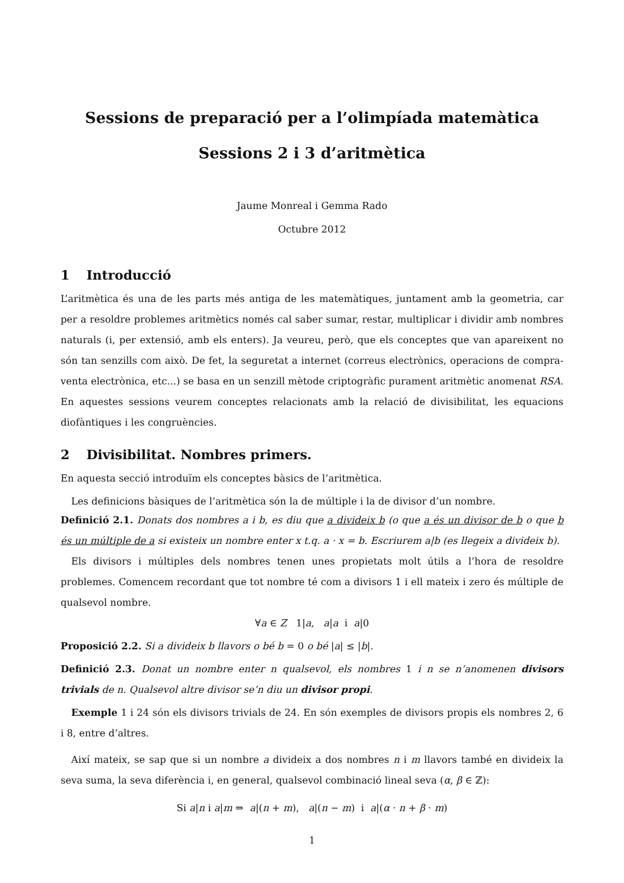Sessions de preparació per a l’olimpíada matemàtica
Sessions 2 i 3 d’aritmètica
Jaume Monreal i Gemma Rado
Octubre 2012
1 Introducció
L’aritmètica és una de les parts més antiga de les matemàtiques, juntament amb la geometria, car per a resoldre problemes aritmètics només cal saber sumar, restar, multiplicar i dividir amb nombres naturals (i, per extensió, amb els enters). Ja veureu, però, que els conceptes que van apareixent no són tan senzills com això. De fet, la seguretat a internet (correus electrònics, operacions de compra-venta electrònica, etc...) se basa en un senzill mètode criptogràfic purament aritmètic anomenat RSA. En aquestes sessions veurem conceptes relacionats amb la relació de divisibilitat, les equacions diofàntiques i les congruències.
2 Divisibilitat. Nombres primers.
En aquesta secció introduïm els conceptes bàsics de l’aritmètica.
Les definicions bàsiques de l’aritmètica són la de múltiple i la de divisor d’un nombre.
Definició 2.1. Donats dos nombres a i b, es diu que a divideix b (o que a és un divisor de b o que b és un múltiple de a si existeix un nombre enter x t.q. a · x = b. Escriurem a|b (es llegeix a divideix b).
Els divisors i múltiples dels nombres tenen unes propietats molt útils a l’hora de resoldre problemes. Comencem recordant que tot nombre té com a divisors 1 i ell mateix i zero és múltiple de qualsevol nombre.
∀a ∈ Z 1|a, a|a i a|0
Proposició 2.2. Si a divideix b llavors o bé b = 0 o bé |a| ≤ |b|.
Definició 2.3. Donat un nombre enter n qualsevol, els nombres 1 i n se n’anomenen divisors trivials de n. Qualsevol altre divisor se’n diu un divisor propi.
Exemple 1 i 24 són els divisors trivials de 24. En són exemples de divisors propis els nombres 2, 6 i 8, entre d’altres.
Així mateix, se sap que si un nombre a divideix a dos nombres n i m llavors també en divideix la seva suma, la seva diferència i, en general, qualsevol combinació lineal seva (α, β ∈ ℤ):
Si a|n i a|m ⇒ a|(n + m), a|(n − m) i a|(α · n + β · m)
1